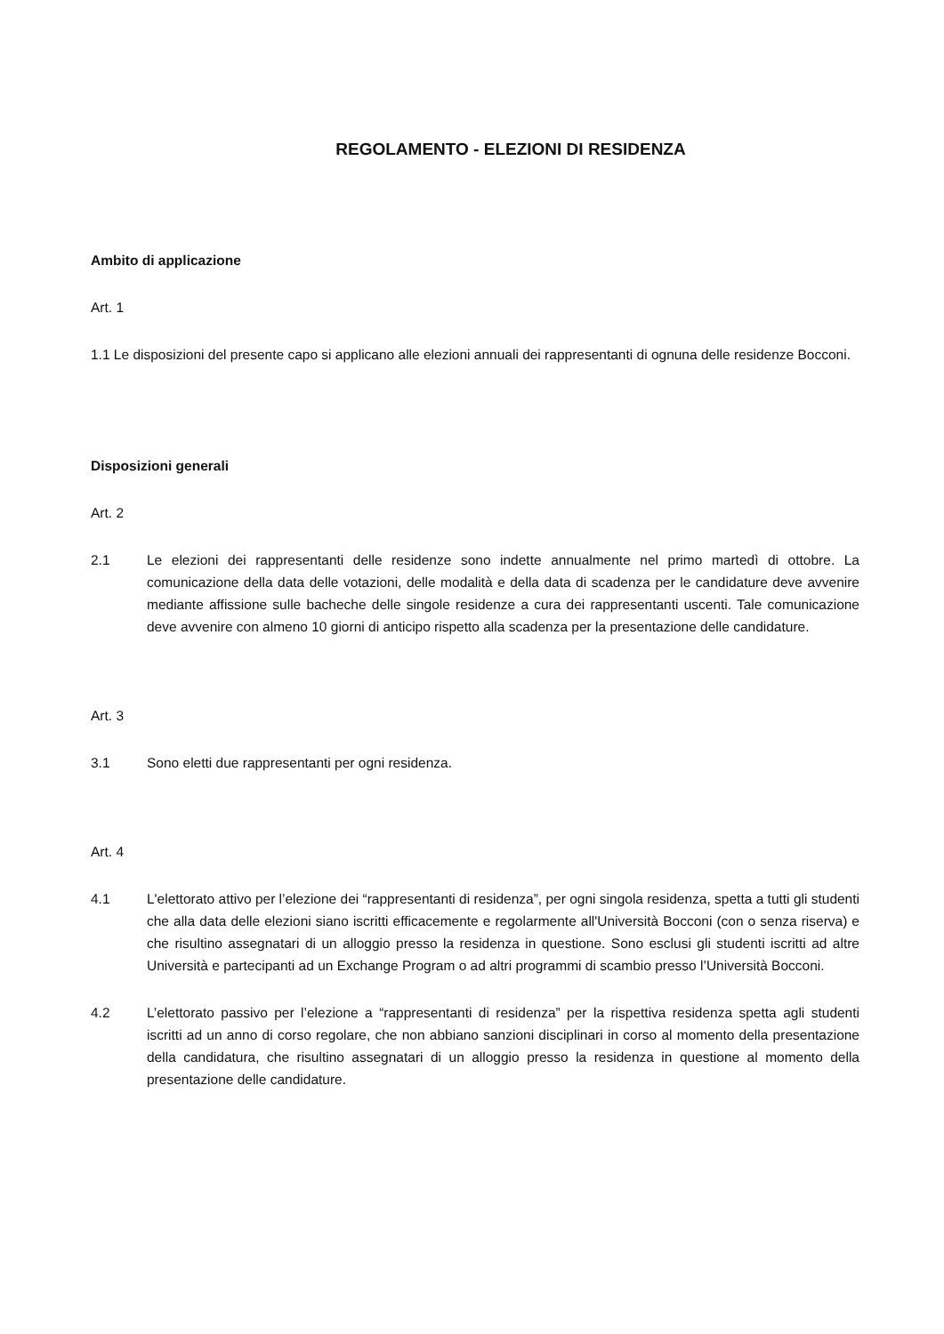REGOLAMENTO - ELEZIONI DI RESIDENZA
Ambito di applicazione
Art. 1
1.1 Le disposizioni del presente capo si applicano alle elezioni annuali dei rappresentanti di ognuna delle residenze Bocconi.
Disposizioni generali
Art. 2
2.1 Le elezioni dei rappresentanti delle residenze sono indette annualmente nel primo martedì di ottobre. La comunicazione della data delle votazioni, delle modalità e della data di scadenza per le candidature deve avvenire mediante affissione sulle bacheche delle singole residenze a cura dei rappresentanti uscenti. Tale comunicazione deve avvenire con almeno 10 giorni di anticipo rispetto alla scadenza per la presentazione delle candidature.
Art. 3
3.1 Sono eletti due rappresentanti per ogni residenza.
Art. 4
4.1 L'elettorato attivo per l’elezione dei “rappresentanti di residenza”, per ogni singola residenza, spetta a tutti gli studenti che alla data delle elezioni siano iscritti efficacemente e regolarmente all'Università Bocconi (con o senza riserva) e che risultino assegnatari di un alloggio presso la residenza in questione. Sono esclusi gli studenti iscritti ad altre Università e partecipanti ad un Exchange Program o ad altri programmi di scambio presso l’Università Bocconi.
4.2 L’elettorato passivo per l’elezione a “rappresentanti di residenza” per la rispettiva residenza spetta agli studenti iscritti ad un anno di corso regolare, che non abbiano sanzioni disciplinari in corso al momento della presentazione della candidatura, che risultino assegnatari di un alloggio presso la residenza in questione al momento della presentazione delle candidature.